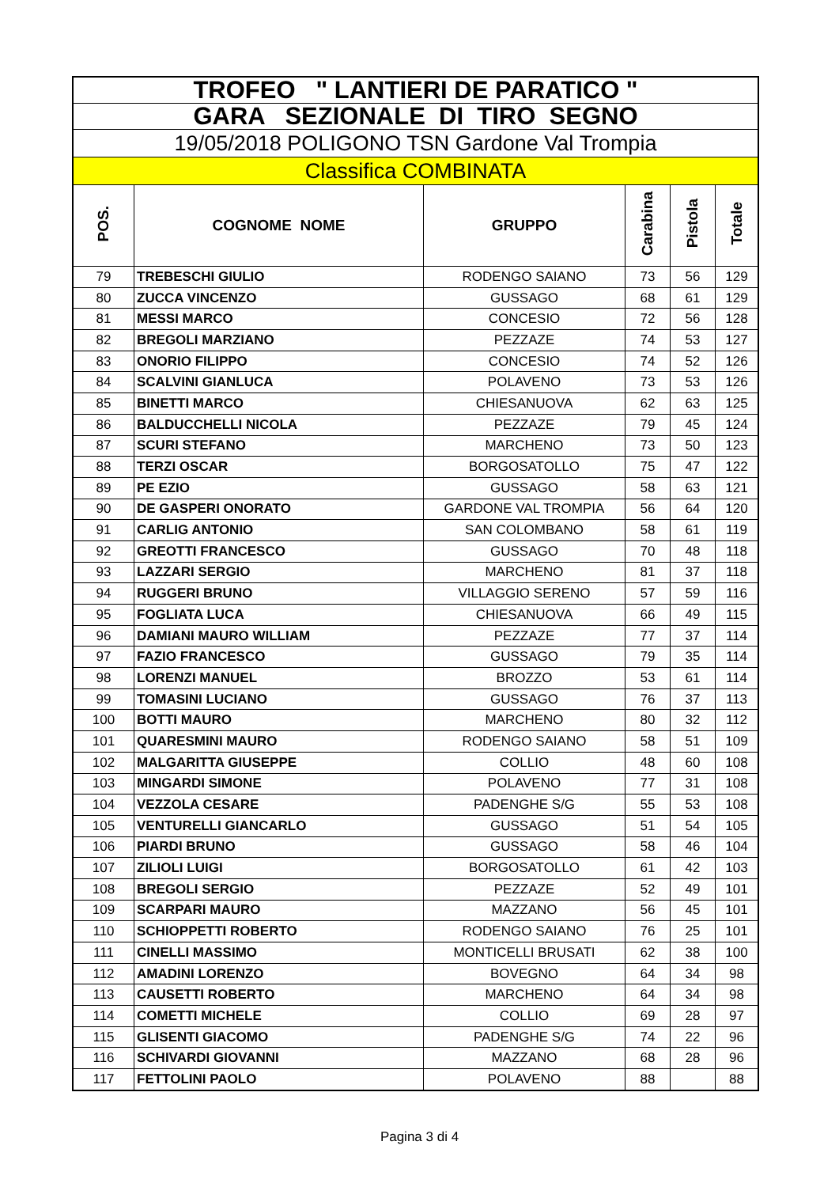| TROFEO " LANTIERI DE PARATICO " | | | | | |
| GARA SEZIONALE DI TIRO SEGNO | | | | | |
| 19/05/2018 POLIGONO TSN Gardone Val Trompia | | | | | |
| Classifica COMBINATA | | | | | |
| POS. | COGNOME NOME | GRUPPO | Carabina | Pistola | Totale |
| 79 | TREBESCHI GIULIO | RODENGO SAIANO | 73 | 56 | 129 |
| 80 | ZUCCA VINCENZO | GUSSAGO | 68 | 61 | 129 |
| 81 | MESSI MARCO | CONCESIO | 72 | 56 | 128 |
| 82 | BREGOLI MARZIANO | PEZZAZE | 74 | 53 | 127 |
| 83 | ONORIO FILIPPO | CONCESIO | 74 | 52 | 126 |
| 84 | SCALVINI GIANLUCA | POLAVENO | 73 | 53 | 126 |
| 85 | BINETTI MARCO | CHIESANUOVA | 62 | 63 | 125 |
| 86 | BALDUCCHELLI NICOLA | PEZZAZE | 79 | 45 | 124 |
| 87 | SCURI STEFANO | MARCHENO | 73 | 50 | 123 |
| 88 | TERZI OSCAR | BORGOSATOLLO | 75 | 47 | 122 |
| 89 | PE EZIO | GUSSAGO | 58 | 63 | 121 |
| 90 | DE GASPERI ONORATO | GARDONE VAL TROMPIA | 56 | 64 | 120 |
| 91 | CARLIG ANTONIO | SAN COLOMBANO | 58 | 61 | 119 |
| 92 | GREOTTI FRANCESCO | GUSSAGO | 70 | 48 | 118 |
| 93 | LAZZARI SERGIO | MARCHENO | 81 | 37 | 118 |
| 94 | RUGGERI BRUNO | VILLAGGIO SERENO | 57 | 59 | 116 |
| 95 | FOGLIATA LUCA | CHIESANUOVA | 66 | 49 | 115 |
| 96 | DAMIANI MAURO WILLIAM | PEZZAZE | 77 | 37 | 114 |
| 97 | FAZIO FRANCESCO | GUSSAGO | 79 | 35 | 114 |
| 98 | LORENZI MANUEL | BROZZO | 53 | 61 | 114 |
| 99 | TOMASINI LUCIANO | GUSSAGO | 76 | 37 | 113 |
| 100 | BOTTI MAURO | MARCHENO | 80 | 32 | 112 |
| 101 | QUARESMINI MAURO | RODENGO SAIANO | 58 | 51 | 109 |
| 102 | MALGARITTA GIUSEPPE | COLLIO | 48 | 60 | 108 |
| 103 | MINGARDI SIMONE | POLAVENO | 77 | 31 | 108 |
| 104 | VEZZOLA CESARE | PADENGHE S/G | 55 | 53 | 108 |
| 105 | VENTURELLI GIANCARLO | GUSSAGO | 51 | 54 | 105 |
| 106 | PIARDI BRUNO | GUSSAGO | 58 | 46 | 104 |
| 107 | ZILIOLI LUIGI | BORGOSATOLLO | 61 | 42 | 103 |
| 108 | BREGOLI SERGIO | PEZZAZE | 52 | 49 | 101 |
| 109 | SCARPARI MAURO | MAZZANO | 56 | 45 | 101 |
| 110 | SCHIOPPETTI ROBERTO | RODENGO SAIANO | 76 | 25 | 101 |
| 111 | CINELLI MASSIMO | MONTICELLI BRUSATI | 62 | 38 | 100 |
| 112 | AMADINI LORENZO | BOVEGNO | 64 | 34 | 98 |
| 113 | CAUSETTI ROBERTO | MARCHENO | 64 | 34 | 98 |
| 114 | COMETTI MICHELE | COLLIO | 69 | 28 | 97 |
| 115 | GLISENTI GIACOMO | PADENGHE S/G | 74 | 22 | 96 |
| 116 | SCHIVARDI GIOVANNI | MAZZANO | 68 | 28 | 96 |
| 117 | FETTOLINI PAOLO | POLAVENO | 88 | | 88 |
Pagina 3 di 4